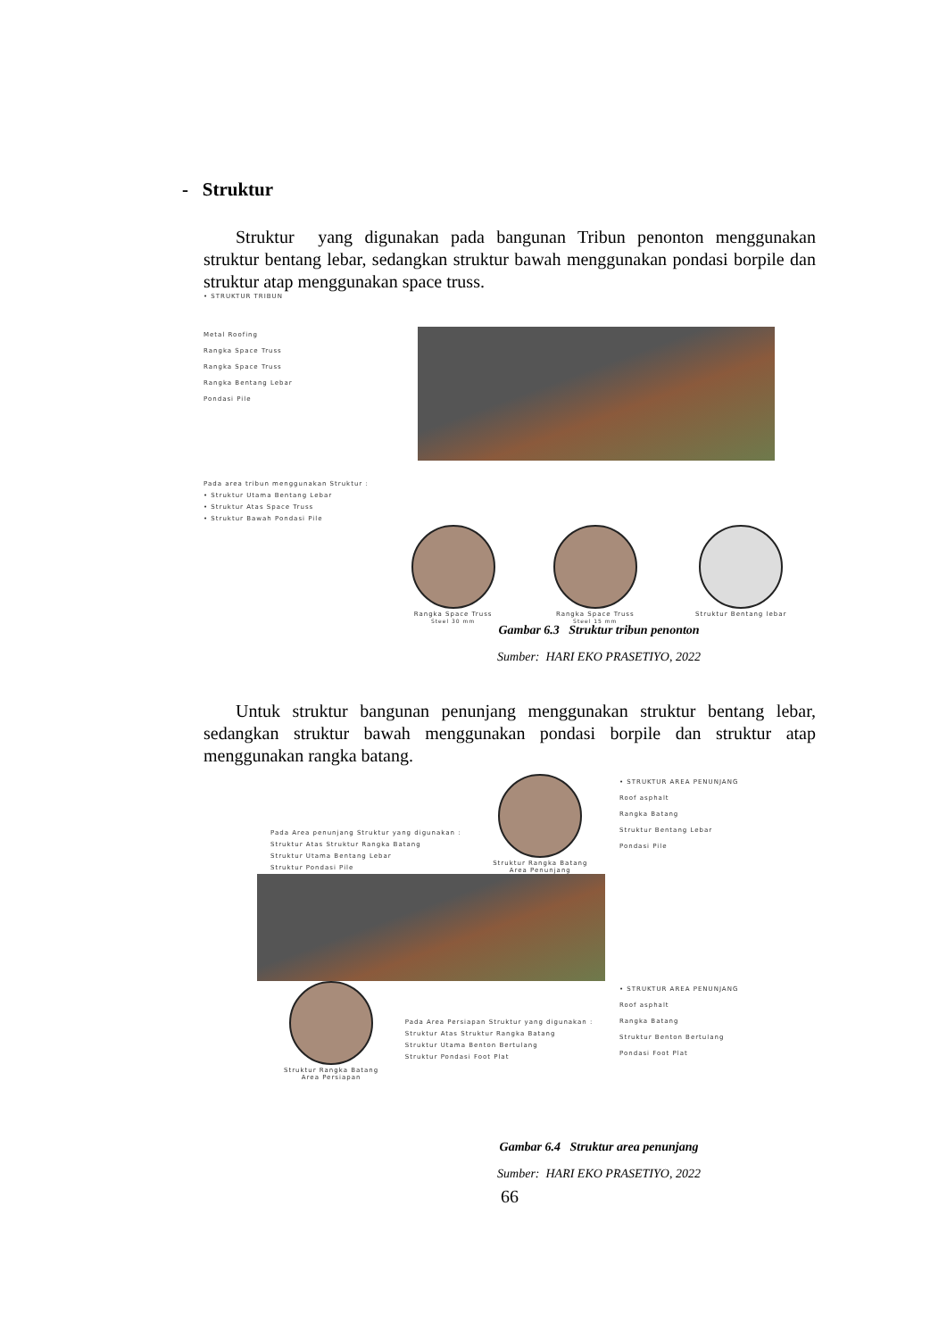- Struktur
Struktur yang digunakan pada bangunan Tribun penonton menggunakan struktur bentang lebar, sedangkan struktur bawah menggunakan pondasi borpile dan struktur atap menggunakan space truss.
• STRUKTUR TRIBUN
Metal Roofing
Rangka Space Truss
Rangka Space Truss
Rangka Bentang Lebar
Pondasi Pile
Pada area tribun menggunakan Struktur :
• Struktur Utama Bentang Lebar
• Struktur Atas Space Truss
• Struktur Bawah Pondasi Pile
Rangka Space Truss
Steel 30 mm
Rangka Space Truss
Steel 15 mm
Struktur Bentang lebar
Gambar 6.3 Struktur tribun penonton
Sumber: HARI EKO PRASETIYO, 2022
Untuk struktur bangunan penunjang menggunakan struktur bentang lebar, sedangkan struktur bawah menggunakan pondasi borpile dan struktur atap menggunakan rangka batang.
Pada Area penunjang Struktur yang digunakan :
Struktur Atas Struktur Rangka Batang
Struktur Utama Bentang Lebar
Struktur Pondasi Pile
Struktur Rangka Batang
Area Penunjang
• STRUKTUR AREA PENUNJANG
Roof asphalt
Rangka Batang
Struktur Bentang Lebar
Pondasi Pile
Struktur Rangka Batang
Area Persiapan
Pada Area Persiapan Struktur yang digunakan :
Struktur Atas Struktur Rangka Batang
Struktur Utama Benton Bertulang
Struktur Pondasi Foot Plat
• STRUKTUR AREA PENUNJANG
Roof asphalt
Rangka Batang
Struktur Benton Bertulang
Pondasi Foot Plat
Gambar 6.4 Struktur area penunjang
Sumber: HARI EKO PRASETIYO, 2022
66